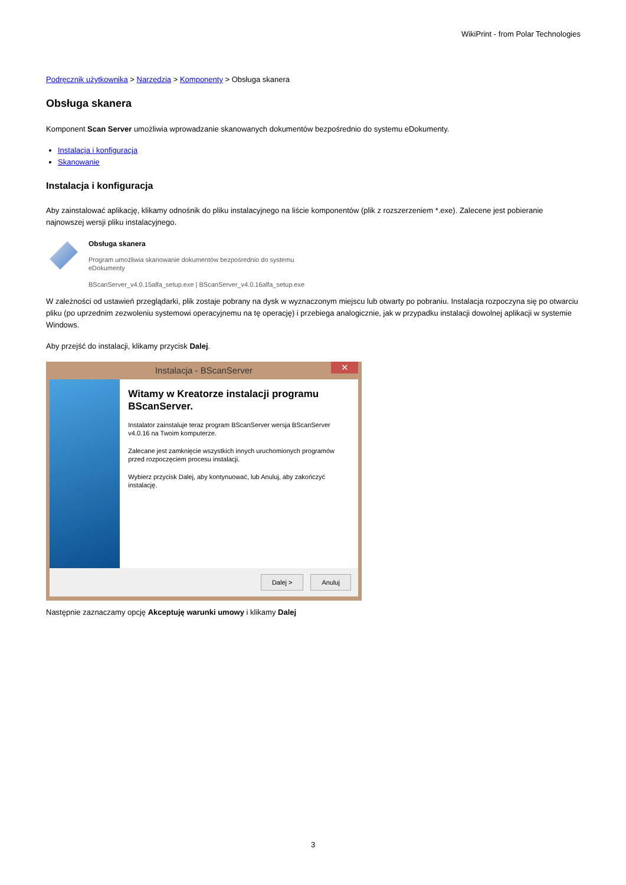WikiPrint - from Polar Technologies
Podręcznik użytkownika > Narzędzia > Komponenty > Obsługa skanera
Obsługa skanera
Komponent Scan Server umożliwia wprowadzanie skanowanych dokumentów bezpośrednio do systemu eDokumenty.
Instalacja i konfiguracja
Skanowanie
Instalacja i konfiguracja
Aby zainstalować aplikację, klikamy odnośnik do pliku instalacyjnego na liście komponentów (plik z rozszerzeniem *.exe). Zalecene jest pobieranie najnowszej wersji pliku instalacyjnego.
Obsługa skanera
Program umożliwia skanowanie dokumentów bezpośrednio do systemu
eDokumenty
BScanServer_v4.0.15alfa_setup.exe | BScanServer_v4.0.16alfa_setup.exe
W zależności od ustawień przeglądarki, plik zostaje pobrany na dysk w wyznaczonym miejscu lub otwarty po pobraniu. Instalacja rozpoczyna się po otwarciu pliku (po uprzednim zezwoleniu systemowi operacyjnemu na tę operację) i przebiega analogicznie, jak w przypadku instalacji dowolnej aplikacji w systemie Windows.
Aby przejść do instalacji, klikamy przycisk Dalej.
Instalacja - BScanServer
✕
Witamy w Kreatorze instalacji programu BScanServer.
Instalator zainstaluje teraz program BScanServer wersja BScanServer v4.0.16 na Twoim komputerze.
Zalecane jest zamknięcie wszystkich innych uruchomionych programów przed rozpoczęciem procesu instalacji.
Wybierz przycisk Dalej, aby kontynuować, lub Anuluj, aby zakończyć instalację.
Dalej > Anuluj
Następnie zaznaczamy opcję Akceptuję warunki umowy i klikamy Dalej
3